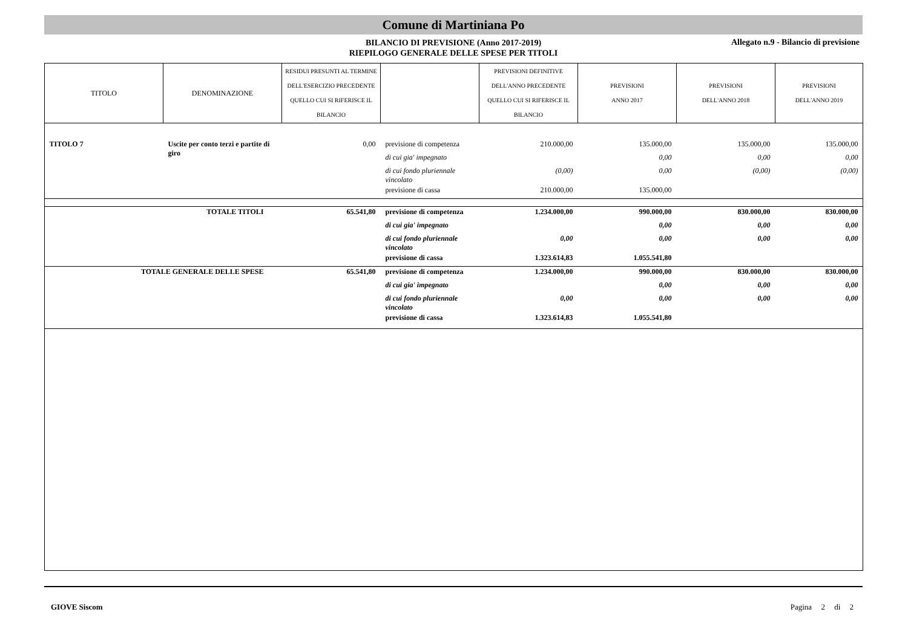Comune di Martiniana Po
BILANCIO DI PREVISIONE (Anno 2017-2019)
RIEPILOGO GENERALE DELLE SPESE PER TITOLI
Allegato n.9 - Bilancio di previsione
| TITOLO | DENOMINAZIONE | RESIDUI PRESUNTI AL TERMINE DELL'ESERCIZIO PRECEDENTE QUELLO CUI SI RIFERISCE IL BILANCIO | | PREVISIONI DEFINITIVE DELL'ANNO PRECEDENTE QUELLO CUI SI RIFERISCE IL BILANCIO | PREVISIONI ANNO 2017 | PREVISIONI DELL'ANNO 2018 | PREVISIONI DELL'ANNO 2019 |
| --- | --- | --- | --- | --- | --- | --- | --- |
| TITOLO 7 | Uscite per conto terzi e partite di giro | 0,00 | previsione di competenza | 210.000,00 | 135.000,00 | 135.000,00 | 135.000,00 |
| | | | di cui gia' impegnato | | 0,00 | 0,00 | 0,00 |
| | | | di cui fondo pluriennale vincolato | (0,00) | 0,00 | (0,00) | (0,00) |
| | | | previsione di cassa | 210.000,00 | 135.000,00 | | |
| TOTALE TITOLI | | 65.541,80 | previsione di competenza | 1.234.000,00 | 990.000,00 | 830.000,00 | 830.000,00 |
| | | | di cui gia' impegnato | | 0,00 | 0,00 | 0,00 |
| | | | di cui fondo pluriennale vincolato | 0,00 | 0,00 | 0,00 | 0,00 |
| | | | previsione di cassa | 1.323.614,83 | 1.055.541,80 | | |
| TOTALE GENERALE DELLE SPESE | | 65.541,80 | previsione di competenza | 1.234.000,00 | 990.000,00 | 830.000,00 | 830.000,00 |
| | | | di cui gia' impegnato | | 0,00 | 0,00 | 0,00 |
| | | | di cui fondo pluriennale vincolato | 0,00 | 0,00 | 0,00 | 0,00 |
| | | | previsione di cassa | 1.323.614,83 | 1.055.541,80 | | |
GIOVE Siscom Pagina 2 di 2